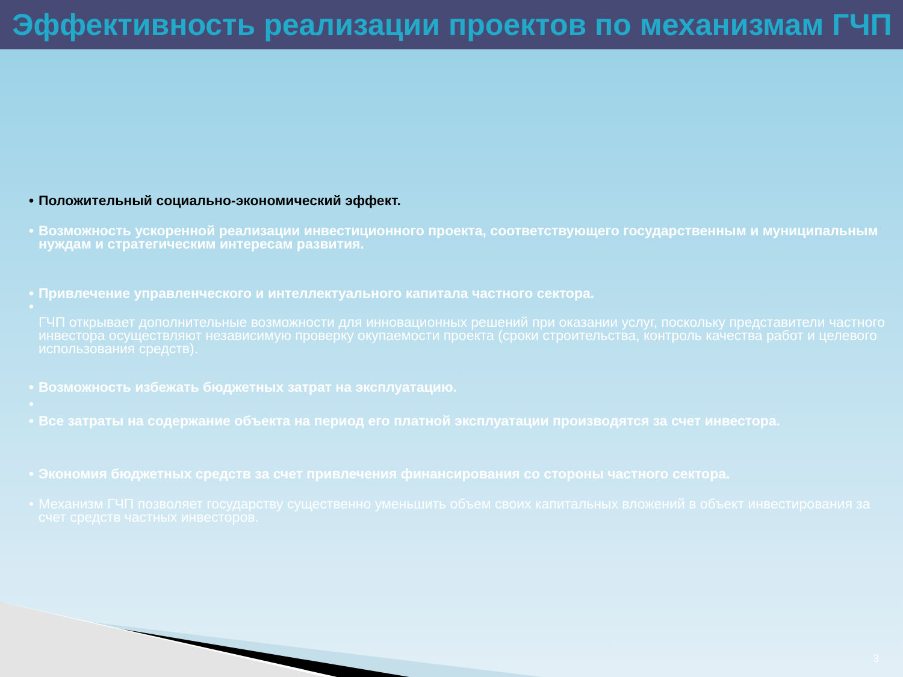Эффективность реализации проектов по механизмам ГЧП
• Положительный социально-экономический эффект.
• Возможность ускоренной реализации инвестиционного проекта, соответствующего государственным и муниципальным нуждам и стратегическим интересам развития.
• Привлечение управленческого и интеллектуального капитала частного сектора.
•
ГЧП открывает дополнительные возможности для инновационных решений при оказании услуг, поскольку представители частного инвестора осуществляют независимую проверку окупаемости проекта (сроки строительства, контроль качества работ и целевого использования средств).
• Возможность избежать бюджетных затрат на эксплуатацию.
• • Все затраты на содержание объекта на период его платной эксплуатации производятся за счет инвестора.
• Экономия бюджетных средств за счет привлечения финансирования со стороны частного сектора.
• Механизм ГЧП позволяет государству существенно уменьшить объем своих капитальных вложений в объект инвестирования за счет средств частных инвесторов.
3